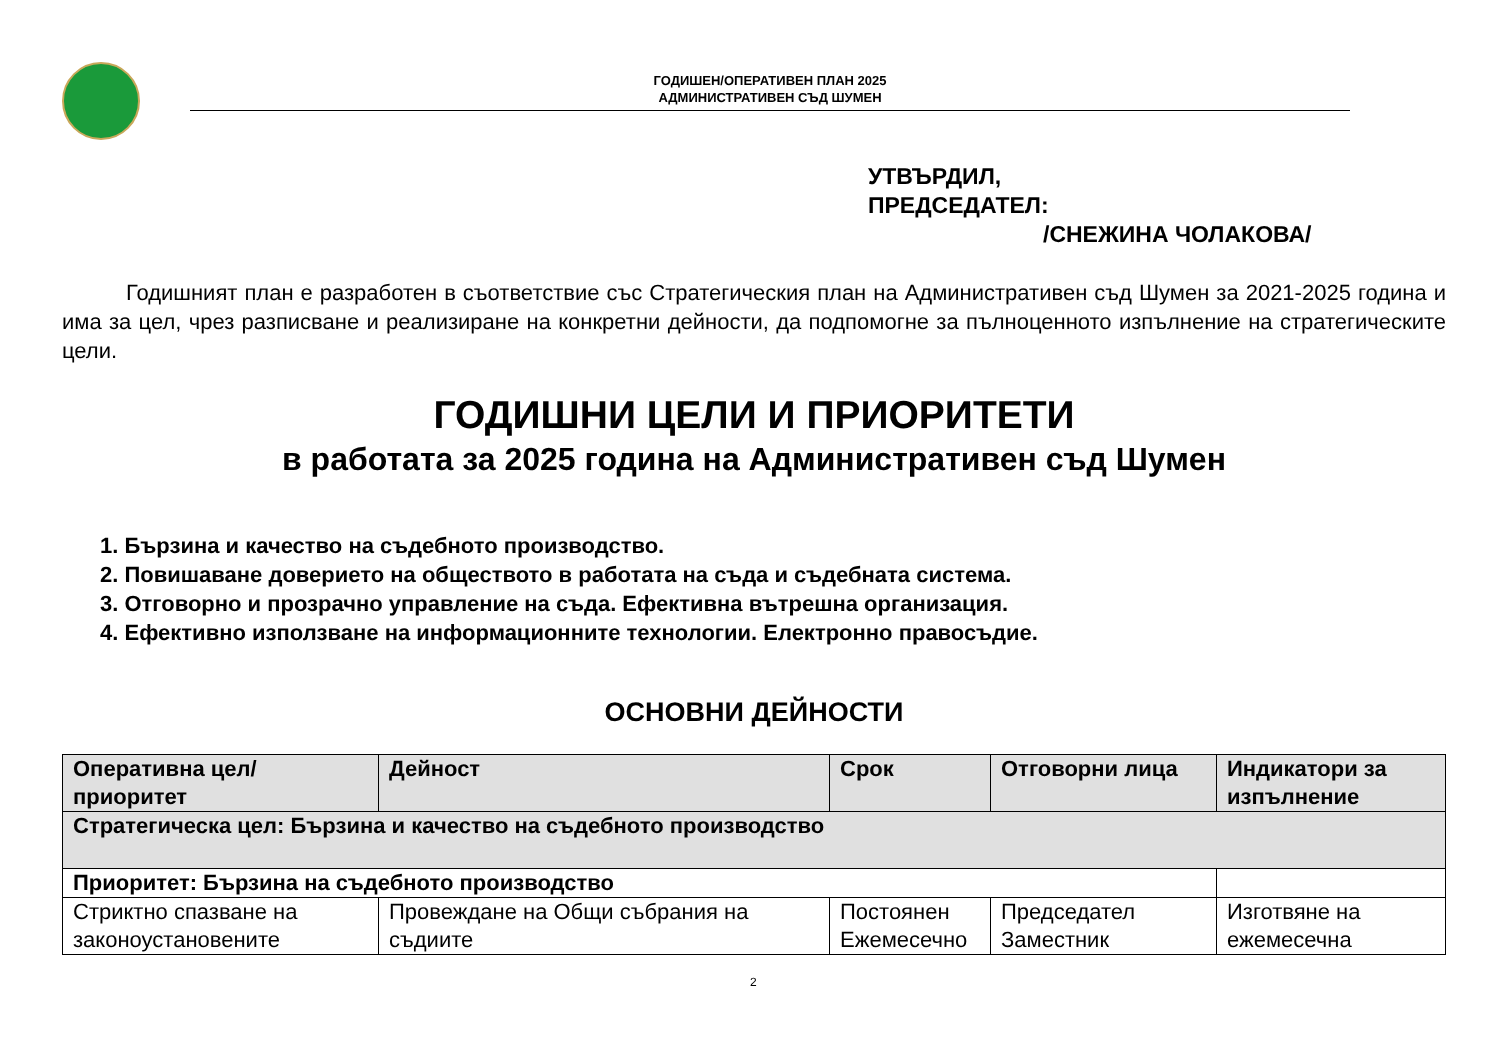ГОДИШЕН/ОПЕРАТИВЕН ПЛАН 2025
АДМИНИСТРАТИВЕН СЪД ШУМЕН
УТВЪРДИЛ,
ПРЕДСЕДАТЕЛ:
/СНЕЖИНА ЧОЛАКОВА/
Годишният план е разработен в съответствие със Стратегическия план на Административен съд Шумен за 2021-2025 година и има за цел, чрез разписване и реализиране на конкретни дейности, да подпомогне за пълноценното изпълнение на стратегическите цели.
ГОДИШНИ ЦЕЛИ И ПРИОРИТЕТИ
в работата за 2025 година на Административен съд Шумен
1. Бързина и качество на съдебното производство.
2. Повишаване доверието на обществото в работата на съда и съдебната система.
3. Отговорно и прозрачно управление на съда. Ефективна вътрешна организация.
4. Ефективно използване на информационните технологии. Електронно правосъдие.
ОСНОВНИ ДЕЙНОСТИ
| Оперативна цел/приоритет | Дейност | Срок | Отговорни лица | Индикатори за изпълнение |
| --- | --- | --- | --- | --- |
| Стратегическа цел: Бързина и качество на съдебното производство | | | | |
| Приоритет: Бързина на съдебното производство | | | | |
| Стриктно спазване на законоустановените | Провеждане на Общи събрания на съдиите | Постоянен Ежемесечно | Председател Заместник | Изготвяне на ежемесечна |
2